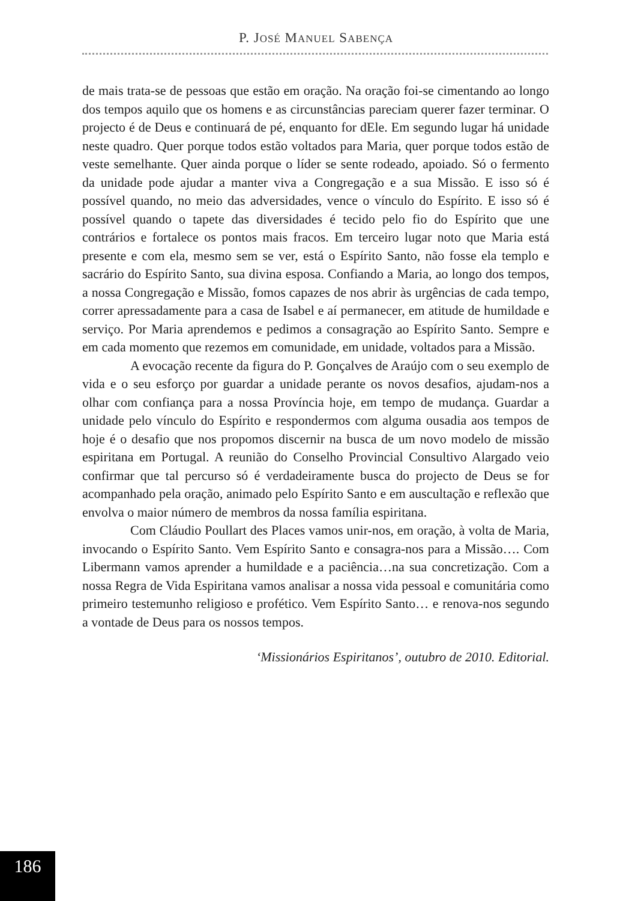P. JOSÉ MANUEL SABENÇA
de mais trata-se de pessoas que estão em oração. Na oração foi-se cimentando ao longo dos tempos aquilo que os homens e as circunstâncias pareciam querer fazer terminar. O projecto é de Deus e continuará de pé, enquanto for dEle. Em segundo lugar há unidade neste quadro. Quer porque todos estão voltados para Maria, quer porque todos estão de veste semelhante. Quer ainda porque o líder se sente rodeado, apoiado. Só o fermento da unidade pode ajudar a manter viva a Congregação e a sua Missão. E isso só é possível quando, no meio das adversidades, vence o vínculo do Espírito. E isso só é possível quando o tapete das diversidades é tecido pelo fio do Espírito que une contrários e fortalece os pontos mais fracos. Em terceiro lugar noto que Maria está presente e com ela, mesmo sem se ver, está o Espírito Santo, não fosse ela templo e sacrário do Espírito Santo, sua divina esposa. Confiando a Maria, ao longo dos tempos, a nossa Congregação e Missão, fomos capazes de nos abrir às urgências de cada tempo, correr apressadamente para a casa de Isabel e aí permanecer, em atitude de humildade e serviço. Por Maria aprendemos e pedimos a consagração ao Espírito Santo. Sempre e em cada momento que rezemos em comunidade, em unidade, voltados para a Missão.
A evocação recente da figura do P. Gonçalves de Araújo com o seu exemplo de vida e o seu esforço por guardar a unidade perante os novos desafios, ajudam-nos a olhar com confiança para a nossa Província hoje, em tempo de mudança. Guardar a unidade pelo vínculo do Espírito e respondermos com alguma ousadia aos tempos de hoje é o desafio que nos propomos discernir na busca de um novo modelo de missão espiritana em Portugal. A reunião do Conselho Provincial Consultivo Alargado veio confirmar que tal percurso só é verdadeiramente busca do projecto de Deus se for acompanhado pela oração, animado pelo Espírito Santo e em auscultação e reflexão que envolva o maior número de membros da nossa família espiritana.
Com Cláudio Poullart des Places vamos unir-nos, em oração, à volta de Maria, invocando o Espírito Santo. Vem Espírito Santo e consagra-nos para a Missão…. Com Libermann vamos aprender a humildade e a paciência…na sua concretização. Com a nossa Regra de Vida Espiritana vamos analisar a nossa vida pessoal e comunitária como primeiro testemunho religioso e profético. Vem Espírito Santo… e renova-nos segundo a vontade de Deus para os nossos tempos.
‘Missionários Espiritanos’, outubro de 2010. Editorial.
186